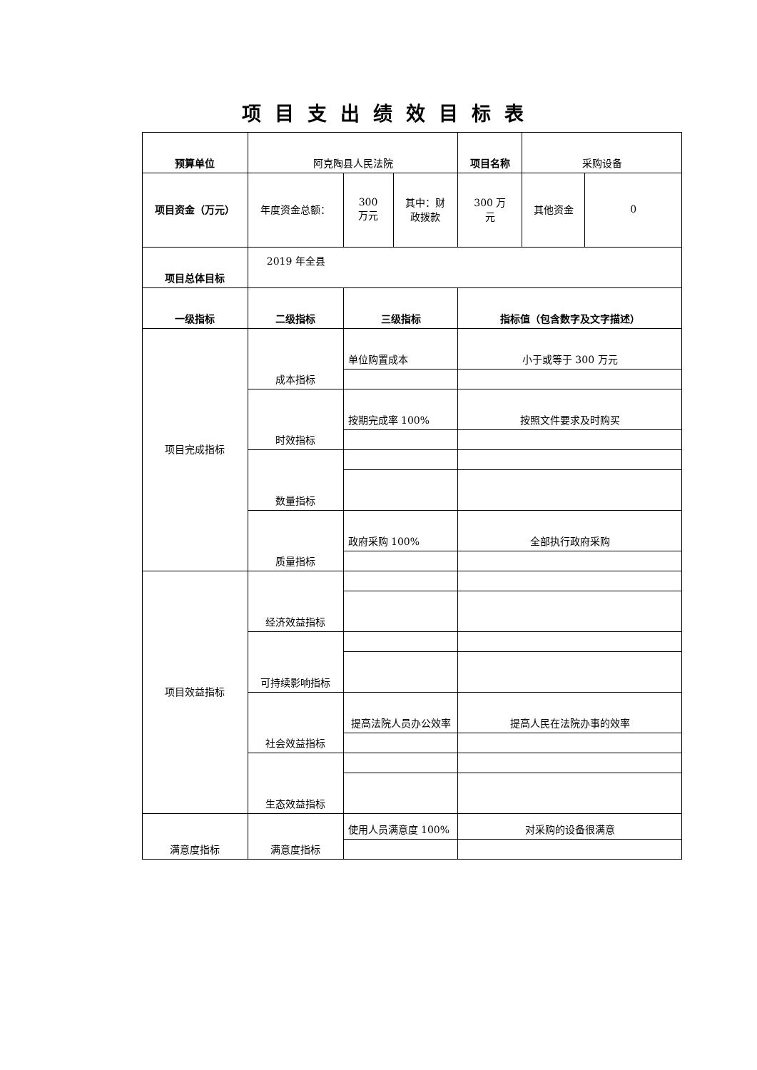项目支出绩效目标表
| 预算单位 | 阿克陶县人民法院 | | | 项目名称 | 采购设备 | |
| 项目资金（万元） | 年度资金总额： | 300 万元 | 其中：财 政拨款 | 300 万 元 | 其他资金 | 0 |
| 项目总体目标 | 2019 年全县 | | | | | |
| 一级指标 | 二级指标 | 三级指标 | | 指标值（包含数字及文字描述） | | |
| 项目完成指标 | 成本指标 | 单位购置成本 | | 小于或等于 300 万元 | | |
| | 时效指标 | 按期完成率 100% | | 按照文件要求及时购买 | | |
| | 数量指标 | | | | | |
| | 质量指标 | 政府采购 100% | | 全部执行政府采购 | | |
| 项目效益指标 | 经济效益指标 | | | | | |
| | 可持续影响指标 | | | | | |
| | 社会效益指标 | 提高法院人员办公效率 | | 提高人民在法院办事的效率 | | |
| | 生态效益指标 | | | | | |
| 满意度指标 | 满意度指标 | 使用人员满意度 100% | | 对采购的设备很满意 | | |